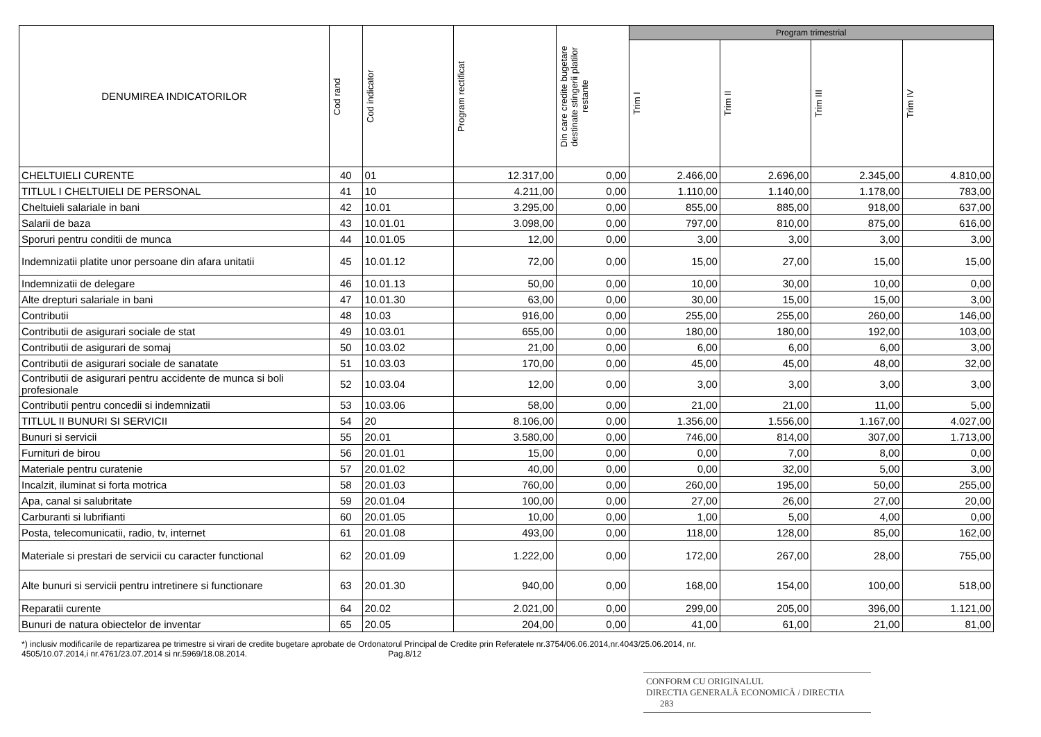| DENUMIREA INDICATORILOR | Cod rand | Cod indicator | Program rectificat | Din care credite bugetare destinate stingerii platilor restante | Program trimestrial | | | |
| --- | --- | --- | --- | --- | --- | --- | --- | --- |
| | | | | | Trim I | Trim II | Trim III | Trim IV |
| CHELTUIELI CURENTE | 40 | 01 | 12.317,00 | 0,00 | 2.466,00 | 2.696,00 | 2.345,00 | 4.810,00 |
| TITLUL I CHELTUIELI DE PERSONAL | 41 | 10 | 4.211,00 | 0,00 | 1.110,00 | 1.140,00 | 1.178,00 | 783,00 |
| Cheltuieli salariale in bani | 42 | 10.01 | 3.295,00 | 0,00 | 855,00 | 885,00 | 918,00 | 637,00 |
| Salarii de baza | 43 | 10.01.01 | 3.098,00 | 0,00 | 797,00 | 810,00 | 875,00 | 616,00 |
| Sporuri pentru conditii de munca | 44 | 10.01.05 | 12,00 | 0,00 | 3,00 | 3,00 | 3,00 | 3,00 |
| Indemnizatii platite unor persoane din afara unitatii | 45 | 10.01.12 | 72,00 | 0,00 | 15,00 | 27,00 | 15,00 | 15,00 |
| Indemnizatii de delegare | 46 | 10.01.13 | 50,00 | 0,00 | 10,00 | 30,00 | 10,00 | 0,00 |
| Alte drepturi salariale in bani | 47 | 10.01.30 | 63,00 | 0,00 | 30,00 | 15,00 | 15,00 | 3,00 |
| Contributii | 48 | 10.03 | 916,00 | 0,00 | 255,00 | 255,00 | 260,00 | 146,00 |
| Contributii de asigurari sociale de stat | 49 | 10.03.01 | 655,00 | 0,00 | 180,00 | 180,00 | 192,00 | 103,00 |
| Contributii de asigurari de somaj | 50 | 10.03.02 | 21,00 | 0,00 | 6,00 | 6,00 | 6,00 | 3,00 |
| Contributii de asigurari sociale de sanatate | 51 | 10.03.03 | 170,00 | 0,00 | 45,00 | 45,00 | 48,00 | 32,00 |
| Contributii de asigurari pentru accidente de munca si boli profesionale | 52 | 10.03.04 | 12,00 | 0,00 | 3,00 | 3,00 | 3,00 | 3,00 |
| Contributii pentru concedii si indemnizatii | 53 | 10.03.06 | 58,00 | 0,00 | 21,00 | 21,00 | 11,00 | 5,00 |
| TITLUL II BUNURI SI SERVICII | 54 | 20 | 8.106,00 | 0,00 | 1.356,00 | 1.556,00 | 1.167,00 | 4.027,00 |
| Bunuri si servicii | 55 | 20.01 | 3.580,00 | 0,00 | 746,00 | 814,00 | 307,00 | 1.713,00 |
| Furnituri de birou | 56 | 20.01.01 | 15,00 | 0,00 | 0,00 | 7,00 | 8,00 | 0,00 |
| Materiale pentru curatenie | 57 | 20.01.02 | 40,00 | 0,00 | 0,00 | 32,00 | 5,00 | 3,00 |
| Incalzit, iluminat si forta motrica | 58 | 20.01.03 | 760,00 | 0,00 | 260,00 | 195,00 | 50,00 | 255,00 |
| Apa, canal si salubritate | 59 | 20.01.04 | 100,00 | 0,00 | 27,00 | 26,00 | 27,00 | 20,00 |
| Carburanti si lubrifianti | 60 | 20.01.05 | 10,00 | 0,00 | 1,00 | 5,00 | 4,00 | 0,00 |
| Posta, telecomunicatii, radio, tv, internet | 61 | 20.01.08 | 493,00 | 0,00 | 118,00 | 128,00 | 85,00 | 162,00 |
| Materiale si prestari de servicii cu caracter functional | 62 | 20.01.09 | 1.222,00 | 0,00 | 172,00 | 267,00 | 28,00 | 755,00 |
| Alte bunuri si servicii pentru intretinere si functionare | 63 | 20.01.30 | 940,00 | 0,00 | 168,00 | 154,00 | 100,00 | 518,00 |
| Reparatii curente | 64 | 20.02 | 2.021,00 | 0,00 | 299,00 | 205,00 | 396,00 | 1.121,00 |
| Bunuri de natura obiectelor de inventar | 65 | 20.05 | 204,00 | 0,00 | 41,00 | 61,00 | 21,00 | 81,00 |
*) inclusiv modificarile de repartizarea pe trimestre si virari de credite bugetare aprobate de Ordonatorul Principal de Credite prin Referatele nr.3754/06.06.2014,nr.4043/25.06.2014, nr.
4505/10.07.2014,i nr.4761/23.07.2014 si nr.5969/18.08.2014. Pag.8/12
CONFORM CU ORIGINALUL
DIRECTIA GENERALĂ ECONOMICĂ / DIRECTIA 283